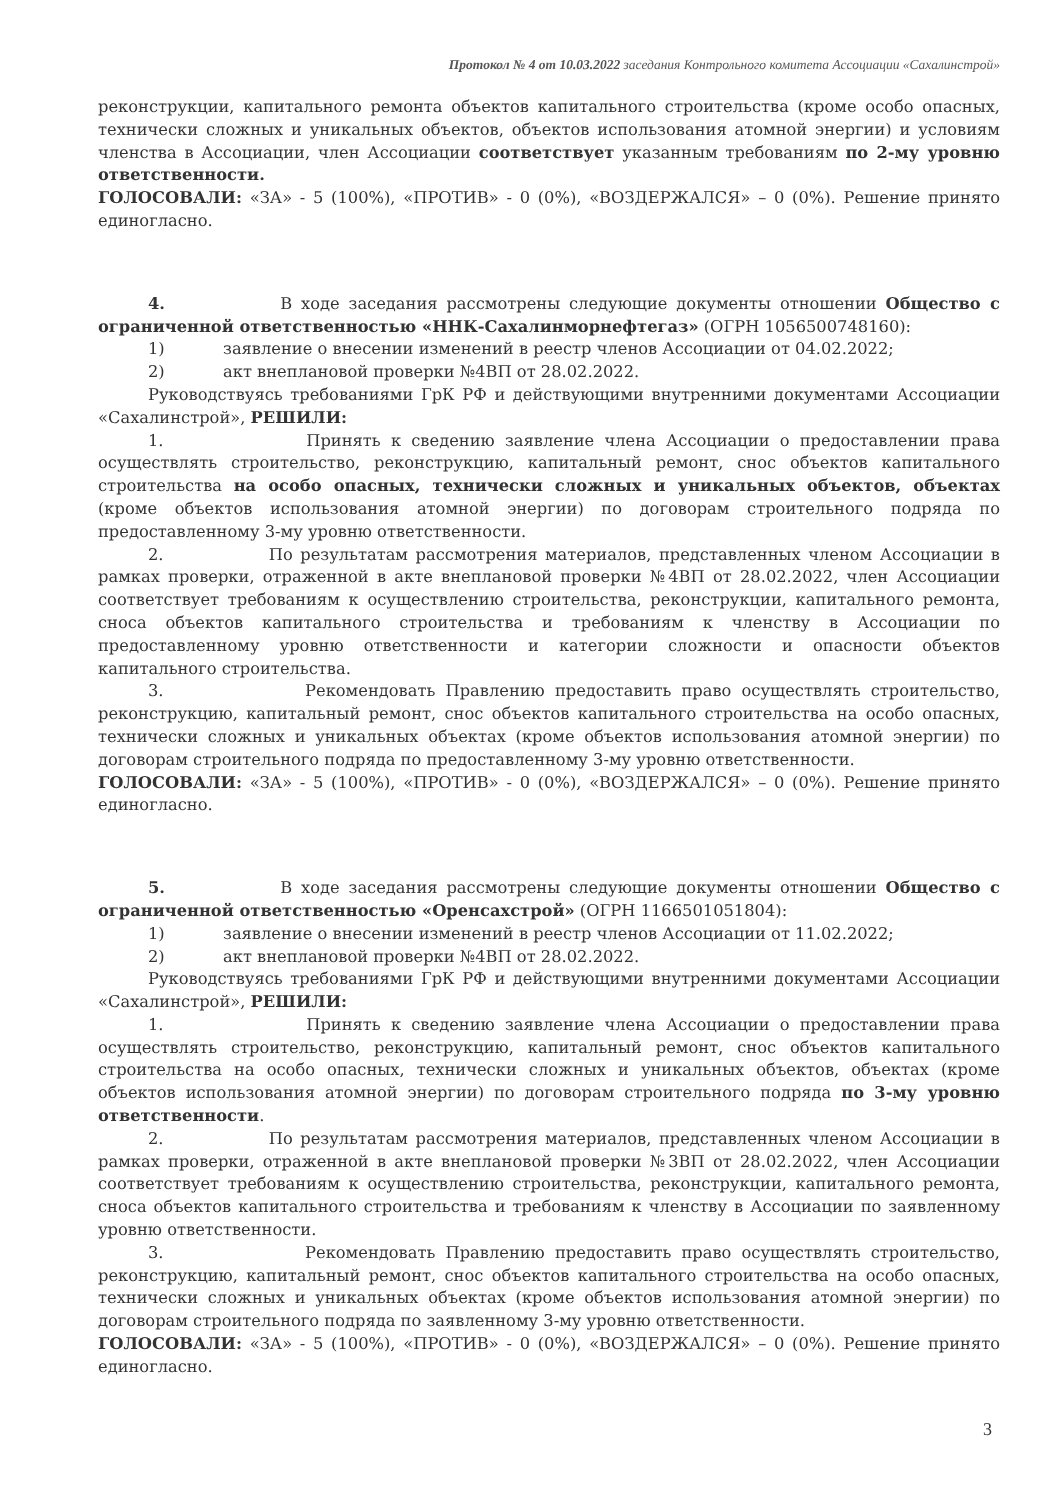Протокол № 4 от 10.03.2022 заседания Контрольного комитета Ассоциации «Сахалинстрой»
реконструкции, капитального ремонта объектов капитального строительства (кроме особо опасных, технически сложных и уникальных объектов, объектов использования атомной энергии) и условиям членства в Ассоциации, член Ассоциации соответствует указанным требованиям по 2-му уровню ответственности.
ГОЛОСОВАЛИ: «ЗА» - 5 (100%), «ПРОТИВ» - 0 (0%), «ВОЗДЕРЖАЛСЯ» – 0 (0%). Решение принято единогласно.
4. В ходе заседания рассмотрены следующие документы отношении Общество с ограниченной ответственностью «ННК-Сахалинморнефтегаз» (ОГРН 1056500748160):
1) заявление о внесении изменений в реестр членов Ассоциации от 04.02.2022;
2) акт внеплановой проверки №4ВП от 28.02.2022.
Руководствуясь требованиями ГрК РФ и действующими внутренними документами Ассоциации «Сахалинстрой», РЕШИЛИ:
1. Принять к сведению заявление члена Ассоциации о предоставлении права осуществлять строительство, реконструкцию, капитальный ремонт, снос объектов капитального строительства на особо опасных, технически сложных и уникальных объектов, объектах (кроме объектов использования атомной энергии) по договорам строительного подряда по предоставленному 3-му уровню ответственности.
2. По результатам рассмотрения материалов, представленных членом Ассоциации в рамках проверки, отраженной в акте внеплановой проверки №4ВП от 28.02.2022, член Ассоциации соответствует требованиям к осуществлению строительства, реконструкции, капитального ремонта, сноса объектов капитального строительства и требованиям к членству в Ассоциации по предоставленному уровню ответственности и категории сложности и опасности объектов капитального строительства.
3. Рекомендовать Правлению предоставить право осуществлять строительство, реконструкцию, капитальный ремонт, снос объектов капитального строительства на особо опасных, технически сложных и уникальных объектах (кроме объектов использования атомной энергии) по договорам строительного подряда по предоставленному 3-му уровню ответственности.
ГОЛОСОВАЛИ: «ЗА» - 5 (100%), «ПРОТИВ» - 0 (0%), «ВОЗДЕРЖАЛСЯ» – 0 (0%). Решение принято единогласно.
5. В ходе заседания рассмотрены следующие документы отношении Общество с ограниченной ответственностью «Оренсахстрой» (ОГРН 1166501051804):
1) заявление о внесении изменений в реестр членов Ассоциации от 11.02.2022;
2) акт внеплановой проверки №4ВП от 28.02.2022.
Руководствуясь требованиями ГрК РФ и действующими внутренними документами Ассоциации «Сахалинстрой», РЕШИЛИ:
1. Принять к сведению заявление члена Ассоциации о предоставлении права осуществлять строительство, реконструкцию, капитальный ремонт, снос объектов капитального строительства на особо опасных, технически сложных и уникальных объектов, объектах (кроме объектов использования атомной энергии) по договорам строительного подряда по 3-му уровню ответственности.
2. По результатам рассмотрения материалов, представленных членом Ассоциации в рамках проверки, отраженной в акте внеплановой проверки №3ВП от 28.02.2022, член Ассоциации соответствует требованиям к осуществлению строительства, реконструкции, капитального ремонта, сноса объектов капитального строительства и требованиям к членству в Ассоциации по заявленному уровню ответственности.
3. Рекомендовать Правлению предоставить право осуществлять строительство, реконструкцию, капитальный ремонт, снос объектов капитального строительства на особо опасных, технически сложных и уникальных объектах (кроме объектов использования атомной энергии) по договорам строительного подряда по заявленному 3-му уровню ответственности.
ГОЛОСОВАЛИ: «ЗА» - 5 (100%), «ПРОТИВ» - 0 (0%), «ВОЗДЕРЖАЛСЯ» – 0 (0%). Решение принято единогласно.
3